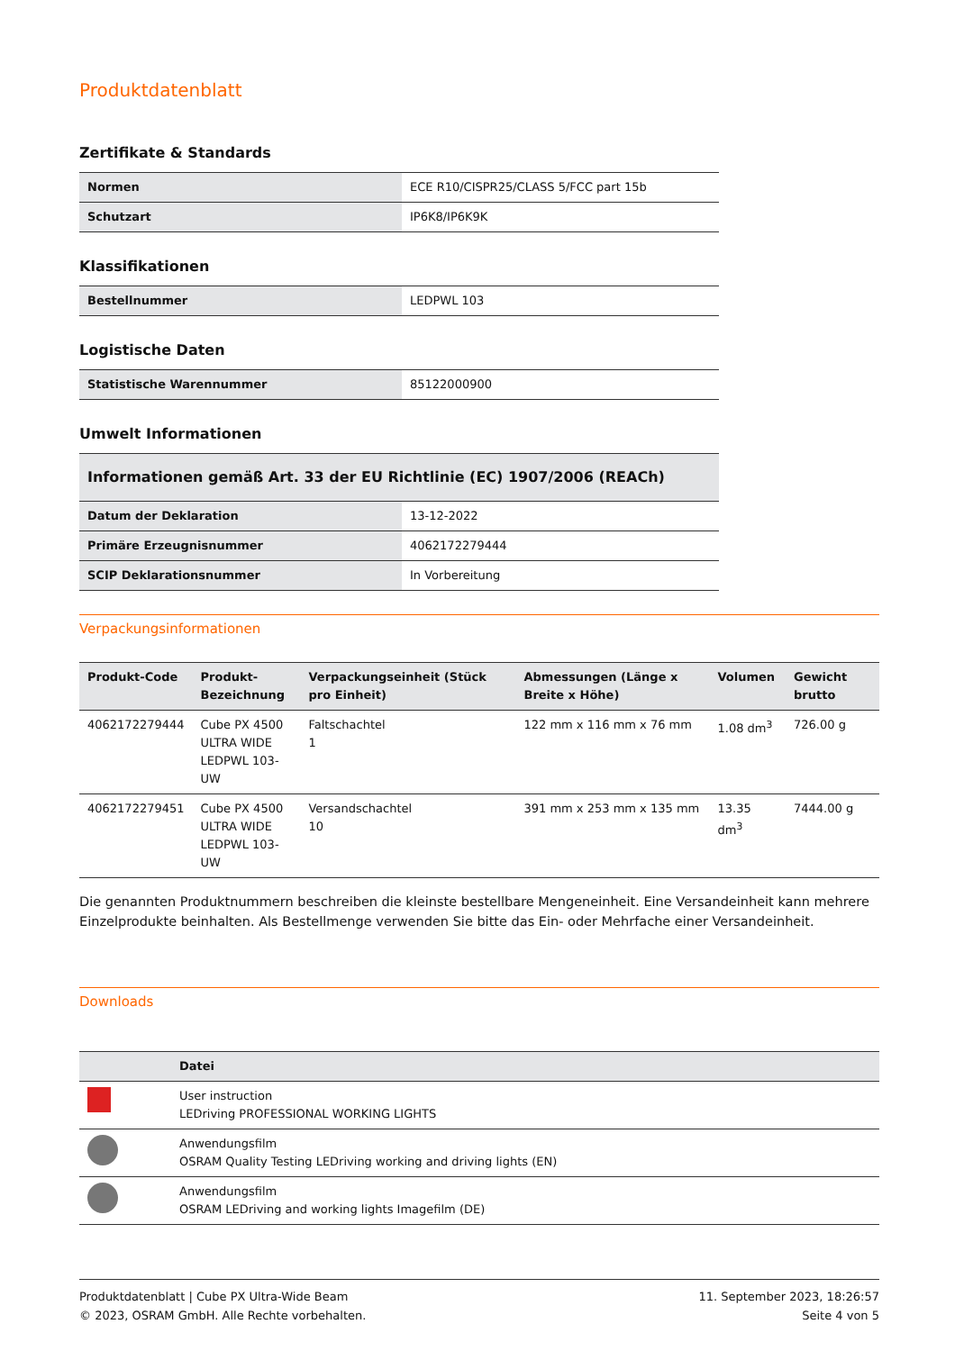Produktdatenblatt
Zertifikate & Standards
| Normen | ECE R10/CISPR25/CLASS 5/FCC part 15b |
| Schutzart | IP6K8/IP6K9K |
Klassifikationen
| Bestellnummer | LEDPWL 103 |
Logistische Daten
| Statistische Warennummer | 85122000900 |
Umwelt Informationen
| Informationen gemäß Art. 33 der EU Richtlinie (EC) 1907/2006 (REACh) | |
| Datum der Deklaration | 13-12-2022 |
| Primäre Erzeugnisnummer | 4062172279444 |
| SCIP Deklarationsnummer | In Vorbereitung |
Verpackungsinformationen
| Produkt-Code | Produkt- Bezeichnung | Verpackungseinheit (Stück pro Einheit) | Abmessungen (Länge x Breite x Höhe) | Volumen | Gewicht brutto |
| --- | --- | --- | --- | --- | --- |
| 4062172279444 | Cube PX 4500 ULTRA WIDE LEDPWL 103-UW | Faltschachtel 1 | 122 mm x 116 mm x 76 mm | 1.08 dm<sup>3</sup> | 726.00 g |
| 4062172279451 | Cube PX 4500 ULTRA WIDE LEDPWL 103-UW | Versandschachtel 10 | 391 mm x 253 mm x 135 mm | 13.35 dm<sup>3</sup> | 7444.00 g |
Die genannten Produktnummern beschreiben die kleinste bestellbare Mengeneinheit. Eine Versandeinheit kann mehrere Einzelprodukte beinhalten. Als Bestellmenge verwenden Sie bitte das Ein- oder Mehrfache einer Versandeinheit.
Downloads
| | Datei |
| --- | --- |
| | User instruction LEDriving PROFESSIONAL WORKING LIGHTS |
| | Anwendungsfilm OSRAM Quality Testing LEDriving working and driving lights (EN) |
| | Anwendungsfilm OSRAM LEDriving and working lights Imagefilm (DE) |
Produktdatenblatt | Cube PX Ultra-Wide Beam
© 2023, OSRAM GmbH. Alle Rechte vorbehalten.
11. September 2023, 18:26:57
Seite 4 von 5